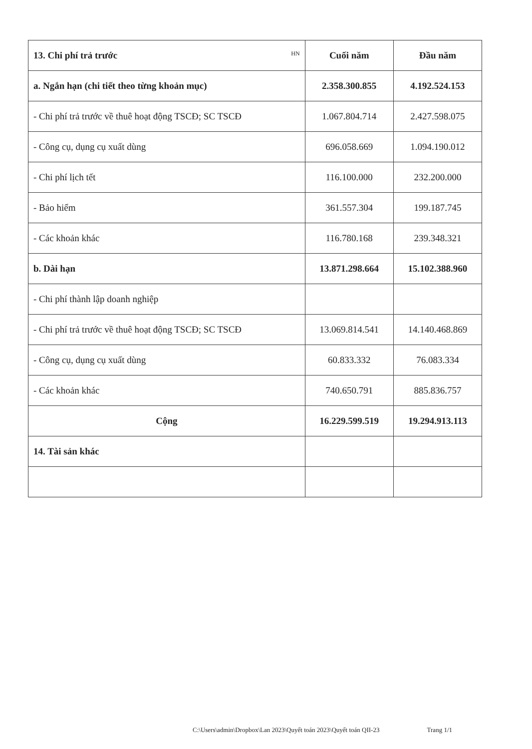| 13. Chi phí trả trước HN | Cuối năm | Đầu năm |
| a. Ngắn hạn (chi tiết theo từng khoản mục) | 2.358.300.855 | 4.192.524.153 |
| - Chi phí trả trước về thuê hoạt động TSCĐ; SC TSCĐ | 1.067.804.714 | 2.427.598.075 |
| - Công cụ, dụng cụ xuất dùng | 696.058.669 | 1.094.190.012 |
| - Chi phí lịch tết | 116.100.000 | 232.200.000 |
| - Bảo hiểm | 361.557.304 | 199.187.745 |
| - Các khoản khác | 116.780.168 | 239.348.321 |
| b. Dài hạn | 13.871.298.664 | 15.102.388.960 |
| - Chi phí thành lập doanh nghiệp | | |
| - Chi phí trả trước về thuê hoạt động TSCĐ; SC TSCĐ | 13.069.814.541 | 14.140.468.869 |
| - Công cụ, dụng cụ xuất dùng | 60.833.332 | 76.083.334 |
| - Các khoản khác | 740.650.791 | 885.836.757 |
| Cộng | 16.229.599.519 | 19.294.913.113 |
| 14. Tài sản khác | | |
C:\Users\admin\Dropbox\Lan 2023\Quyết toán 2023\Quyết toán QII-23 Trang 1/1